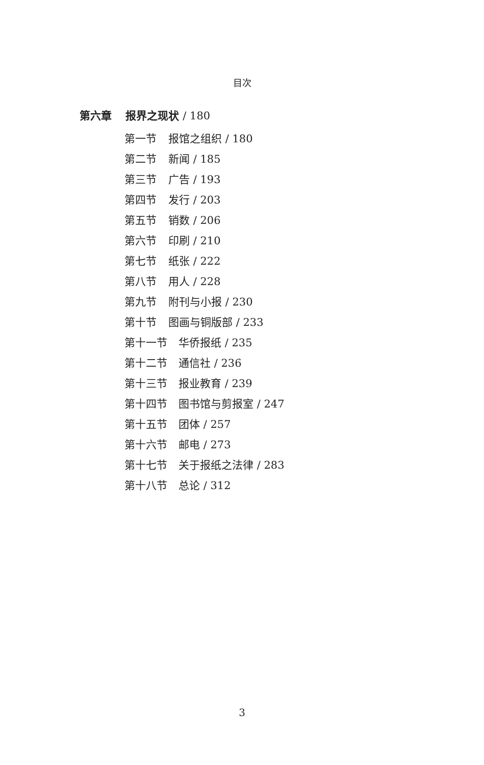目次
第六章 报界之现状 / 180
第一节 报馆之组织 / 180
第二节 新闻 / 185
第三节 广告 / 193
第四节 发行 / 203
第五节 销数 / 206
第六节 印刷 / 210
第七节 纸张 / 222
第八节 用人 / 228
第九节 附刊与小报 / 230
第十节 图画与铜版部 / 233
第十一节 华侨报纸 / 235
第十二节 通信社 / 236
第十三节 报业教育 / 239
第十四节 图书馆与剪报室 / 247
第十五节 团体 / 257
第十六节 邮电 / 273
第十七节 关于报纸之法律 / 283
第十八节 总论 / 312
3